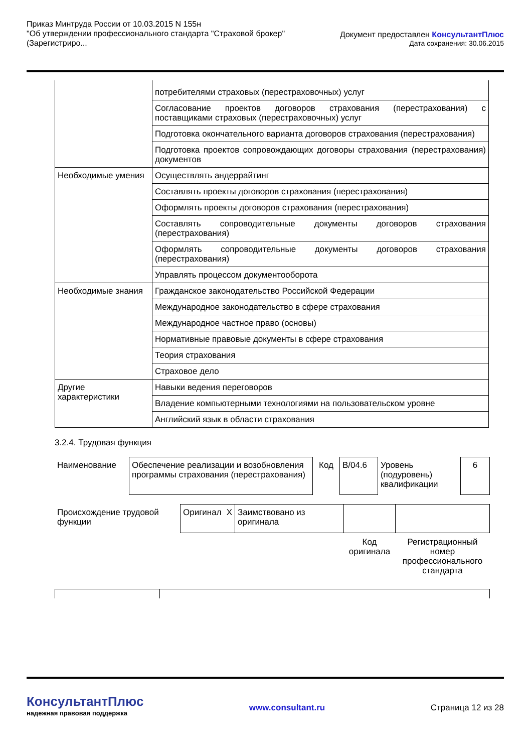Приказ Минтруда России от 10.03.2015 N 155н
"Об утверждении профессионального стандарта "Страховой брокер"
(Зарегистриро...
Документ предоставлен КонсультантПлюс
Дата сохранения: 30.06.2015
| | потребителями страховых (перестраховочных) услуг |
| | Согласование проектов договоров страхования (перестрахования) с поставщиками страховых (перестраховочных) услуг |
| | Подготовка окончательного варианта договоров страхования (перестрахования) |
| | Подготовка проектов сопровождающих договоры страхования (перестрахования) документов |
| Необходимые умения | Осуществлять андеррайтинг |
| | Составлять проекты договоров страхования (перестрахования) |
| | Оформлять проекты договоров страхования (перестрахования) |
| | Составлять сопроводительные документы договоров страхования (перестрахования) |
| | Оформлять сопроводительные документы договоров страхования (перестрахования) |
| | Управлять процессом документооборота |
| Необходимые знания | Гражданское законодательство Российской Федерации |
| | Международное законодательство в сфере страхования |
| | Международное частное право (основы) |
| | Нормативные правовые документы в сфере страхования |
| | Теория страхования |
| | Страховое дело |
| Другие характеристики | Навыки ведения переговоров |
| | Владение компьютерными технологиями на пользовательском уровне |
| | Английский язык в области страхования |
3.2.4. Трудовая функция
| Наименование | Обеспечение реализации и возобновления программы страхования (перестрахования) | Код | B/04.6 | Уровень (подуровень) квалификации | 6 |
| Происхождение трудовой функции | Оригинал | X | Заимствовано из оригинала | | |
| | | | | Код оригинала | Регистрационный номер профессионального стандарта |
КонсультантПлюс
надежная правовая поддержка
www.consultant.ru
Страница 12 из 28